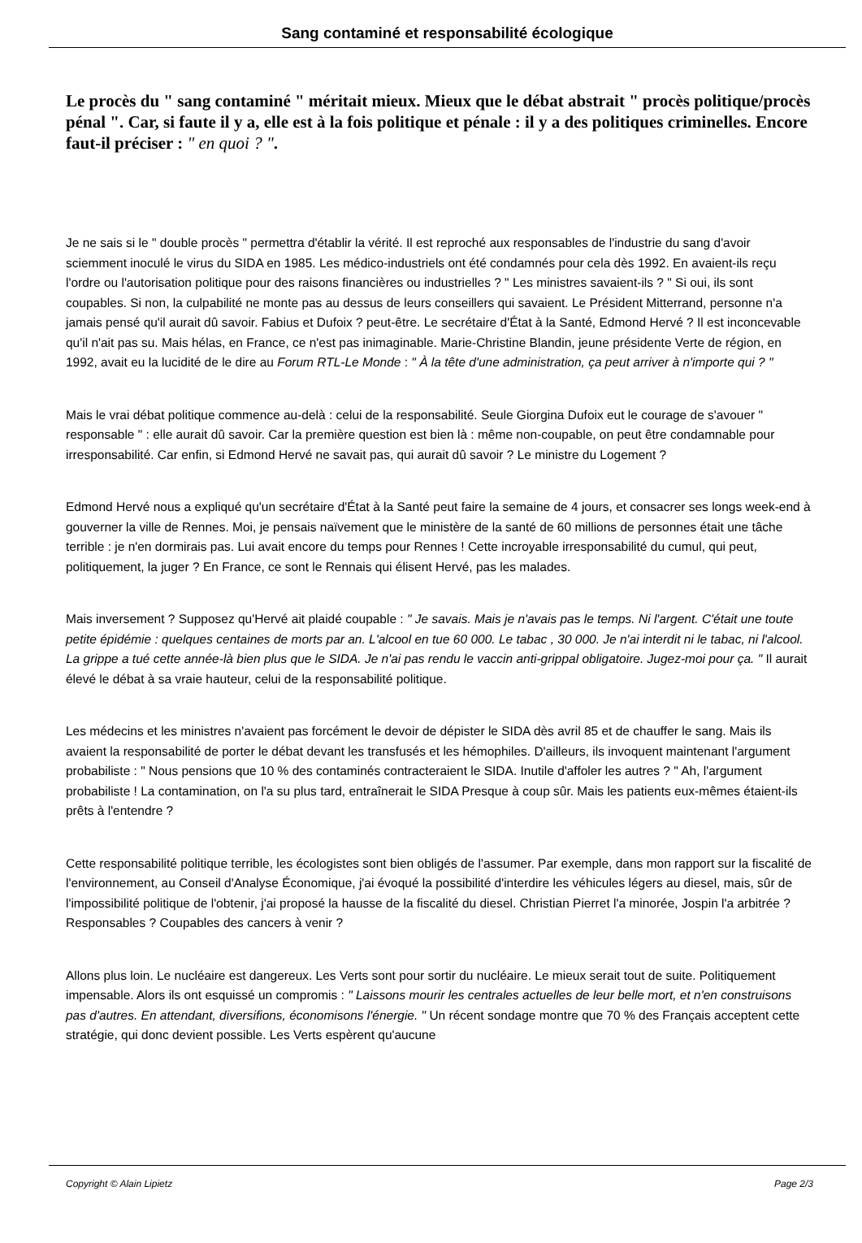Sang contaminé et responsabilité écologique
Le procès du " sang contaminé " méritait mieux. Mieux que le débat abstrait " procès politique/procès pénal ". Car, si faute il y a, elle est à la fois politique et pénale : il y a des politiques criminelles. Encore faut-il préciser : " en quoi ? ".
Je ne sais si le " double procès " permettra d'établir la vérité. Il est reproché aux responsables de l'industrie du sang d'avoir sciemment inoculé le virus du SIDA en 1985. Les médico-industriels ont été condamnés pour cela dès 1992. En avaient-ils reçu l'ordre ou l'autorisation politique pour des raisons financières ou industrielles ? " Les ministres savaient-ils ? " Si oui, ils sont coupables. Si non, la culpabilité ne monte pas au dessus de leurs conseillers qui savaient. Le Président Mitterrand, personne n'a jamais pensé qu'il aurait dû savoir. Fabius et Dufoix ? peut-être. Le secrétaire d'État à la Santé, Edmond Hervé ? Il est inconcevable qu'il n'ait pas su. Mais hélas, en France, ce n'est pas inimaginable. Marie-Christine Blandin, jeune présidente Verte de région, en 1992, avait eu la lucidité de le dire au Forum RTL-Le Monde : " À la tête d'une administration, ça peut arriver à n'importe qui ? "
Mais le vrai débat politique commence au-delà : celui de la responsabilité. Seule Giorgina Dufoix eut le courage de s'avouer " responsable " : elle aurait dû savoir. Car la première question est bien là : même non-coupable, on peut être condamnable pour irresponsabilité. Car enfin, si Edmond Hervé ne savait pas, qui aurait dû savoir ? Le ministre du Logement ?
Edmond Hervé nous a expliqué qu'un secrétaire d'État à la Santé peut faire la semaine de 4 jours, et consacrer ses longs week-end à gouverner la ville de Rennes. Moi, je pensais naïvement que le ministère de la santé de 60 millions de personnes était une tâche terrible : je n'en dormirais pas. Lui avait encore du temps pour Rennes ! Cette incroyable irresponsabilité du cumul, qui peut, politiquement, la juger ? En France, ce sont le Rennais qui élisent Hervé, pas les malades.
Mais inversement ? Supposez qu'Hervé ait plaidé coupable : " Je savais. Mais je n'avais pas le temps. Ni l'argent. C'était une toute petite épidémie : quelques centaines de morts par an. L'alcool en tue 60 000. Le tabac , 30 000. Je n'ai interdit ni le tabac, ni l'alcool. La grippe a tué cette année-là bien plus que le SIDA. Je n'ai pas rendu le vaccin anti-grippal obligatoire. Jugez-moi pour ça. " Il aurait élevé le débat à sa vraie hauteur, celui de la responsabilité politique.
Les médecins et les ministres n'avaient pas forcément le devoir de dépister le SIDA dès avril 85 et de chauffer le sang. Mais ils avaient la responsabilité de porter le débat devant les transfusés et les hémophiles. D'ailleurs, ils invoquent maintenant l'argument probabiliste : " Nous pensions que 10 % des contaminés contracteraient le SIDA. Inutile d'affoler les autres ? " Ah, l'argument probabiliste ! La contamination, on l'a su plus tard, entraînerait le SIDA Presque à coup sûr. Mais les patients eux-mêmes étaient-ils prêts à l'entendre ?
Cette responsabilité politique terrible, les écologistes sont bien obligés de l'assumer. Par exemple, dans mon rapport sur la fiscalité de l'environnement, au Conseil d'Analyse Économique, j'ai évoqué la possibilité d'interdire les véhicules légers au diesel, mais, sûr de l'impossibilité politique de l'obtenir, j'ai proposé la hausse de la fiscalité du diesel. Christian Pierret l'a minorée, Jospin l'a arbitrée ? Responsables ? Coupables des cancers à venir ?
Allons plus loin. Le nucléaire est dangereux. Les Verts sont pour sortir du nucléaire. Le mieux serait tout de suite. Politiquement impensable. Alors ils ont esquissé un compromis : " Laissons mourir les centrales actuelles de leur belle mort, et n'en construisons pas d'autres. En attendant, diversifions, économisons l'énergie. " Un récent sondage montre que 70 % des Français acceptent cette stratégie, qui donc devient possible. Les Verts espèrent qu'aucune
Copyright © Alain Lipietz Page 2/3